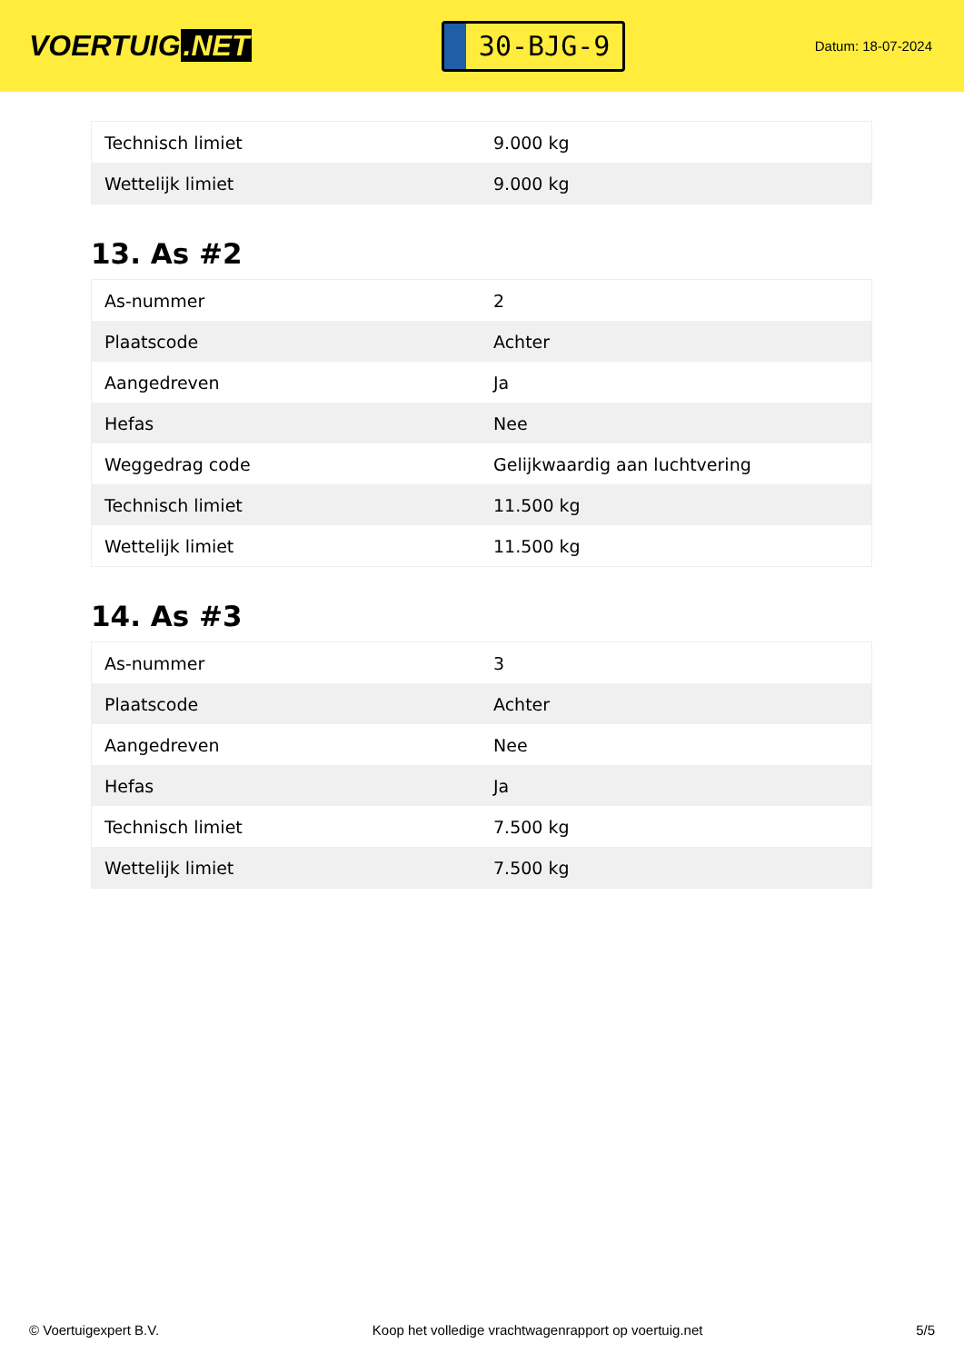VOERTUIG.NET
30-BJG-9
Datum: 18-07-2024
| Technisch limiet | 9.000 kg |
| Wettelijk limiet | 9.000 kg |
13. As #2
| As-nummer | 2 |
| Plaatscode | Achter |
| Aangedreven | Ja |
| Hefas | Nee |
| Weggedrag code | Gelijkwaardig aan luchtvering |
| Technisch limiet | 11.500 kg |
| Wettelijk limiet | 11.500 kg |
14. As #3
| As-nummer | 3 |
| Plaatscode | Achter |
| Aangedreven | Nee |
| Hefas | Ja |
| Technisch limiet | 7.500 kg |
| Wettelijk limiet | 7.500 kg |
© Voertuigexpert B.V. Koop het volledige vrachtwagenrapport op voertuig.net 5/5